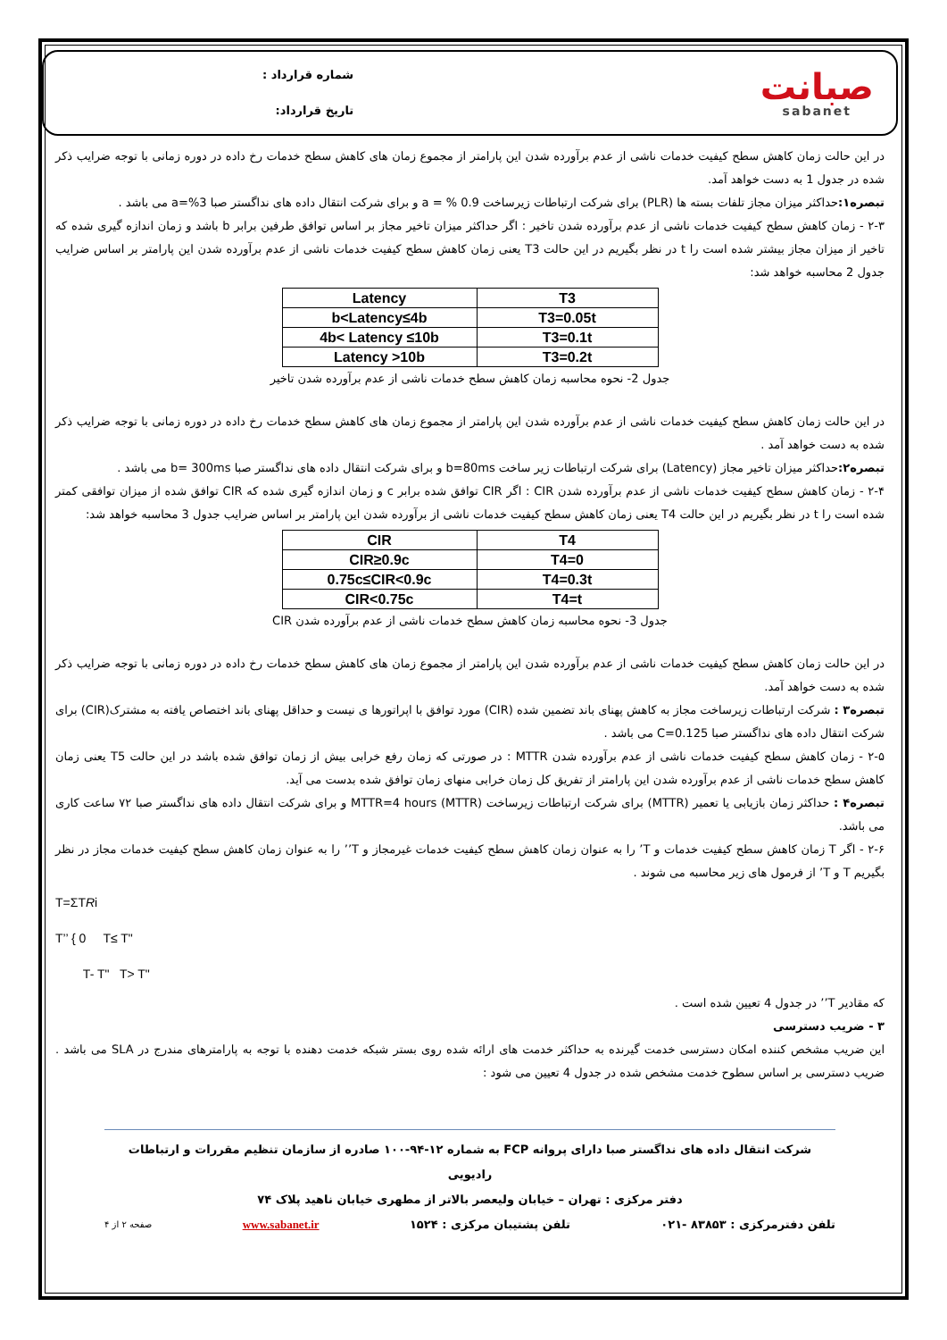صبانت
sabanet
شماره قرارداد :
تاریخ قرارداد:
در این حالت زمان کاهش سطح کیفیت خدمات ناشی از عدم برآورده شدن این پارامتر از مجموع زمان های کاهش سطح خدمات رخ داده در دوره زمانی با توجه ضرایب ذکر شده در جدول 1 به دست خواهد آمد.
تبصره۱: حداکثر میزان مجاز تلفات بسته ها (PLR) برای شرکت ارتباطات زیرساخت a = % 0.9 و برای شرکت انتقال داده های نداگستر صبا a=%3 می باشد .
۲-۳ - زمان کاهش سطح کیفیت خدمات ناشی از عدم برآورده شدن تاخیر : اگر حداکثر میزان تاخیر مجاز بر اساس توافق طرفین برابر b باشد و زمان اندازه گیری شده که تاخیر از میزان مجاز بیشتر شده است را t در نظر بگیریم در این حالت T3 یعنی زمان کاهش سطح کیفیت خدمات ناشی از عدم برآورده شدن این پارامتر بر اساس ضرایب جدول 2 محاسبه خواهد شد:
| Latency | T3 |
| --- | --- |
| b<Latency≤4b | T3=0.05t |
| 4b< Latency ≤10b | T3=0.1t |
| Latency >10b | T3=0.2t |
جدول 2- نحوه محاسبه زمان کاهش سطح خدمات ناشی از عدم برآورده شدن تاخیر
در این حالت زمان کاهش سطح کیفیت خدمات ناشی از عدم برآورده شدن این پارامتر از مجموع زمان های کاهش سطح خدمات رخ داده در دوره زمانی با توجه ضرایب ذکر شده به دست خواهد آمد .
تبصره۲: حداکثر میزان تاخیر مجاز (Latency) برای شرکت ارتباطات زیر ساخت b=80ms و برای شرکت انتقال داده های نداگستر صبا b= 300ms می باشد .
۲-۴ - زمان کاهش سطح کیفیت خدمات ناشی از عدم برآورده شدن CIR : اگر CIR توافق شده برابر c و زمان اندازه گیری شده که CIR توافق شده از میزان توافقی کمتر شده است را t در نظر بگیریم در این حالت T4 یعنی زمان کاهش سطح کیفیت خدمات ناشی از برآورده شدن این پارامتر بر اساس ضرایب جدول 3 محاسبه خواهد شد:
| CIR | T4 |
| --- | --- |
| CIR≥0.9c | T4=0 |
| 0.75c≤CIR<0.9c | T4=0.3t |
| CIR<0.75c | T4=t |
جدول 3- نحوه محاسبه زمان کاهش سطح خدمات ناشی از عدم برآورده شدن CIR
در این حالت زمان کاهش سطح کیفیت خدمات ناشی از عدم برآورده شدن این پارامتر از مجموع زمان های کاهش سطح خدمات رخ داده در دوره زمانی با توجه ضرایب ذکر شده به دست خواهد آمد.
تبصره۳ : شرکت ارتباطات زیرساخت مجاز به کاهش پهنای باند تضمین شده (CIR) مورد توافق با اپراتورها ی نیست و حداقل پهنای باند اختصاص یافته به مشترک(CIR) برای شرکت انتقال داده های نداگستر صبا C=0.125 می باشد .
۲-۵ - زمان کاهش سطح کیفیت خدمات ناشی از عدم برآورده شدن MTTR : در صورتی که زمان رفع خرابی بیش از زمان توافق شده باشد در این حالت T5 یعنی زمان کاهش سطح خدمات ناشی از عدم برآورده شدن این پارامتر از تفریق کل زمان خرابی منهای زمان توافق شده بدست می آید.
تبصره۴ : حداکثر زمان بازیابی یا تعمیر (MTTR) برای شرکت ارتباطات زیرساخت (MTTR) MTTR=4 hours و برای شرکت انتقال داده های نداگستر صبا ۷۲ ساعت کاری می باشد.
۲-۶ - اگر T زمان کاهش سطح کیفیت خدمات و T’ را به عنوان زمان کاهش سطح کیفیت خدمات غیرمجاز و T’’ را به عنوان زمان کاهش سطح کیفیت خدمات مجاز در نظر بگیریم T و T’ از فرمول های زیر محاسبه می شوند .
T=ΣTRi
T’’ { 0 T≤ T"
T- T" T> T"
که مقادیر T’’ در جدول 4 تعیین شده است .
۳ - ضریب دسترسی
این ضریب مشخص کننده امکان دسترسی خدمت گیرنده به حداکثر خدمت های ارائه شده روی بستر شبکه خدمت دهنده با توجه به پارامترهای مندرج در SLA می باشد . ضریب دسترسی بر اساس سطوح خدمت مشخص شده در جدول 4 تعیین می شود :
شرکت انتقال داده های نداگستر صبا دارای پروانه FCP به شماره ۱۲-۹۴-۱۰۰ صادره از سازمان تنظیم مقررات و ارتباطات رادیویی
دفتر مرکزی : تهران – خیابان ولیعصر بالاتر از مطهری خیابان ناهید پلاک ۷۴
تلفن دفترمرکزی : ۸۳۸۵۳ -۰۲۱ تلفن پشتیبان مرکزی : ۱۵۲۴ www.sabanet.ir صفحه ۲ از ۴